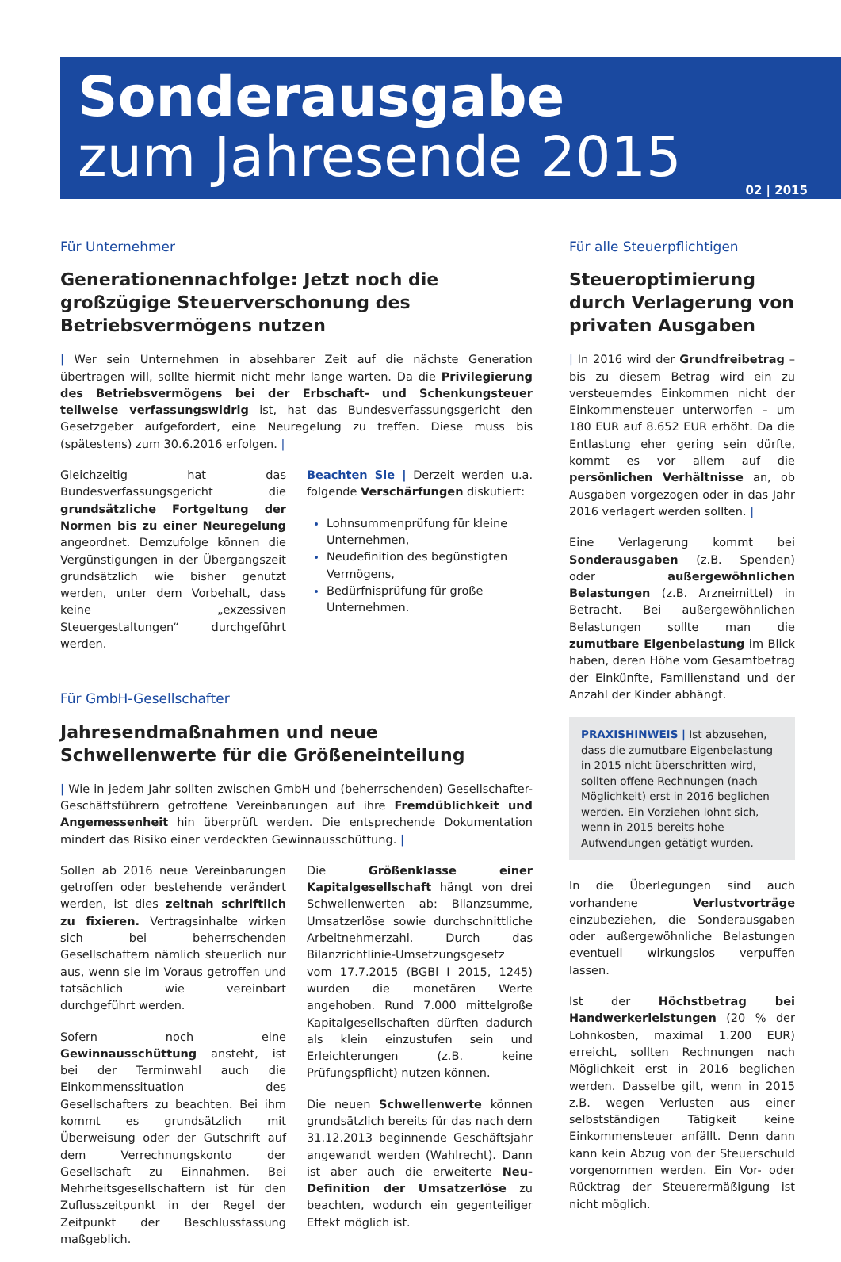Sonderausgabe
zum Jahresende 2015
02 | 2015
Für Unternehmer
Generationennachfolge: Jetzt noch die großzügige Steuerverschonung des Betriebsvermögens nutzen
| Wer sein Unternehmen in absehbarer Zeit auf die nächste Generation übertragen will, sollte hiermit nicht mehr lange warten. Da die Privilegierung des Betriebsvermögens bei der Erbschaft- und Schenkungsteuer teilweise verfassungswidrig ist, hat das Bundesverfassungsgericht den Gesetzgeber aufgefordert, eine Neuregelung zu treffen. Diese muss bis (spätestens) zum 30.6.2016 erfolgen. |
Gleichzeitig hat das Bundesverfassungsgericht die grundsätzliche Fortgeltung der Normen bis zu einer Neuregelung angeordnet. Demzufolge können die Vergünstigungen in der Übergangszeit grundsätzlich wie bisher genutzt werden, unter dem Vorbehalt, dass keine „exzessiven Steuergestaltungen“ durchgeführt werden.
Beachten Sie | Derzeit werden u.a. folgende Verschärfungen diskutiert:
Lohnsummenprüfung für kleine Unternehmen,
Neudefinition des begünstigten Vermögens,
Bedürfnisprüfung für große Unternehmen.
Für GmbH-Gesellschafter
Jahresendmaßnahmen und neue Schwellenwerte für die Größeneinteilung
| Wie in jedem Jahr sollten zwischen GmbH und (beherrschenden) Gesellschafter-Geschäftsführern getroffene Vereinbarungen auf ihre Fremdüblichkeit und Angemessenheit hin überprüft werden. Die entsprechende Dokumentation mindert das Risiko einer verdeckten Gewinnausschüttung. |
Sollen ab 2016 neue Vereinbarungen getroffen oder bestehende verändert werden, ist dies zeitnah schriftlich zu fixieren. Vertragsinhalte wirken sich bei beherrschenden Gesellschaftern nämlich steuerlich nur aus, wenn sie im Voraus getroffen und tatsächlich wie vereinbart durchgeführt werden.
Sofern noch eine Gewinnausschüttung ansteht, ist bei der Terminwahl auch die Einkommenssituation des Gesellschafters zu beachten. Bei ihm kommt es grundsätzlich mit Überweisung oder der Gutschrift auf dem Verrechnungskonto der Gesellschaft zu Einnahmen. Bei Mehrheitsgesellschaftern ist für den Zuflusszeitpunkt in der Regel der Zeitpunkt der Beschlussfassung maßgeblich.
Die Größenklasse einer Kapitalgesellschaft hängt von drei Schwellenwerten ab: Bilanzsumme, Umsatzerlöse sowie durchschnittliche Arbeitnehmerzahl. Durch das Bilanzrichtlinie-Umsetzungsgesetz vom 17.7.2015 (BGBl I 2015, 1245) wurden die monetären Werte angehoben. Rund 7.000 mittelgroße Kapitalgesellschaften dürften dadurch als klein einzustufen sein und Erleichterungen (z.B. keine Prüfungspflicht) nutzen können.
Die neuen Schwellenwerte können grundsätzlich bereits für das nach dem 31.12.2013 beginnende Geschäftsjahr angewandt werden (Wahlrecht). Dann ist aber auch die erweiterte Neu-Definition der Umsatzerlöse zu beachten, wodurch ein gegenteiliger Effekt möglich ist.
Für alle Steuerpflichtigen
Steueroptimierung durch Verlagerung von privaten Ausgaben
| In 2016 wird der Grundfreibetrag – bis zu diesem Betrag wird ein zu versteuerndes Einkommen nicht der Einkommensteuer unterworfen – um 180 EUR auf 8.652 EUR erhöht. Da die Entlastung eher gering sein dürfte, kommt es vor allem auf die persönlichen Verhältnisse an, ob Ausgaben vorgezogen oder in das Jahr 2016 verlagert werden sollten. |
Eine Verlagerung kommt bei Sonderausgaben (z.B. Spenden) oder außergewöhnlichen Belastungen (z.B. Arzneimittel) in Betracht. Bei außergewöhnlichen Belastungen sollte man die zumutbare Eigenbelastung im Blick haben, deren Höhe vom Gesamtbetrag der Einkünfte, Familienstand und der Anzahl der Kinder abhängt.
PRAXISHINWEIS | Ist abzusehen, dass die zumutbare Eigenbelastung in 2015 nicht überschritten wird, sollten offene Rechnungen (nach Möglichkeit) erst in 2016 beglichen werden. Ein Vorziehen lohnt sich, wenn in 2015 bereits hohe Aufwendungen getätigt wurden.
In die Überlegungen sind auch vorhandene Verlustvorträge einzubeziehen, die Sonderausgaben oder außergewöhnliche Belastungen eventuell wirkungslos verpuffen lassen.
Ist der Höchstbetrag bei Handwerkerleistungen (20 % der Lohnkosten, maximal 1.200 EUR) erreicht, sollten Rechnungen nach Möglichkeit erst in 2016 beglichen werden. Dasselbe gilt, wenn in 2015 z.B. wegen Verlusten aus einer selbstständigen Tätigkeit keine Einkommensteuer anfällt. Denn dann kann kein Abzug von der Steuerschuld vorgenommen werden. Ein Vor- oder Rücktrag der Steuerermäßigung ist nicht möglich.